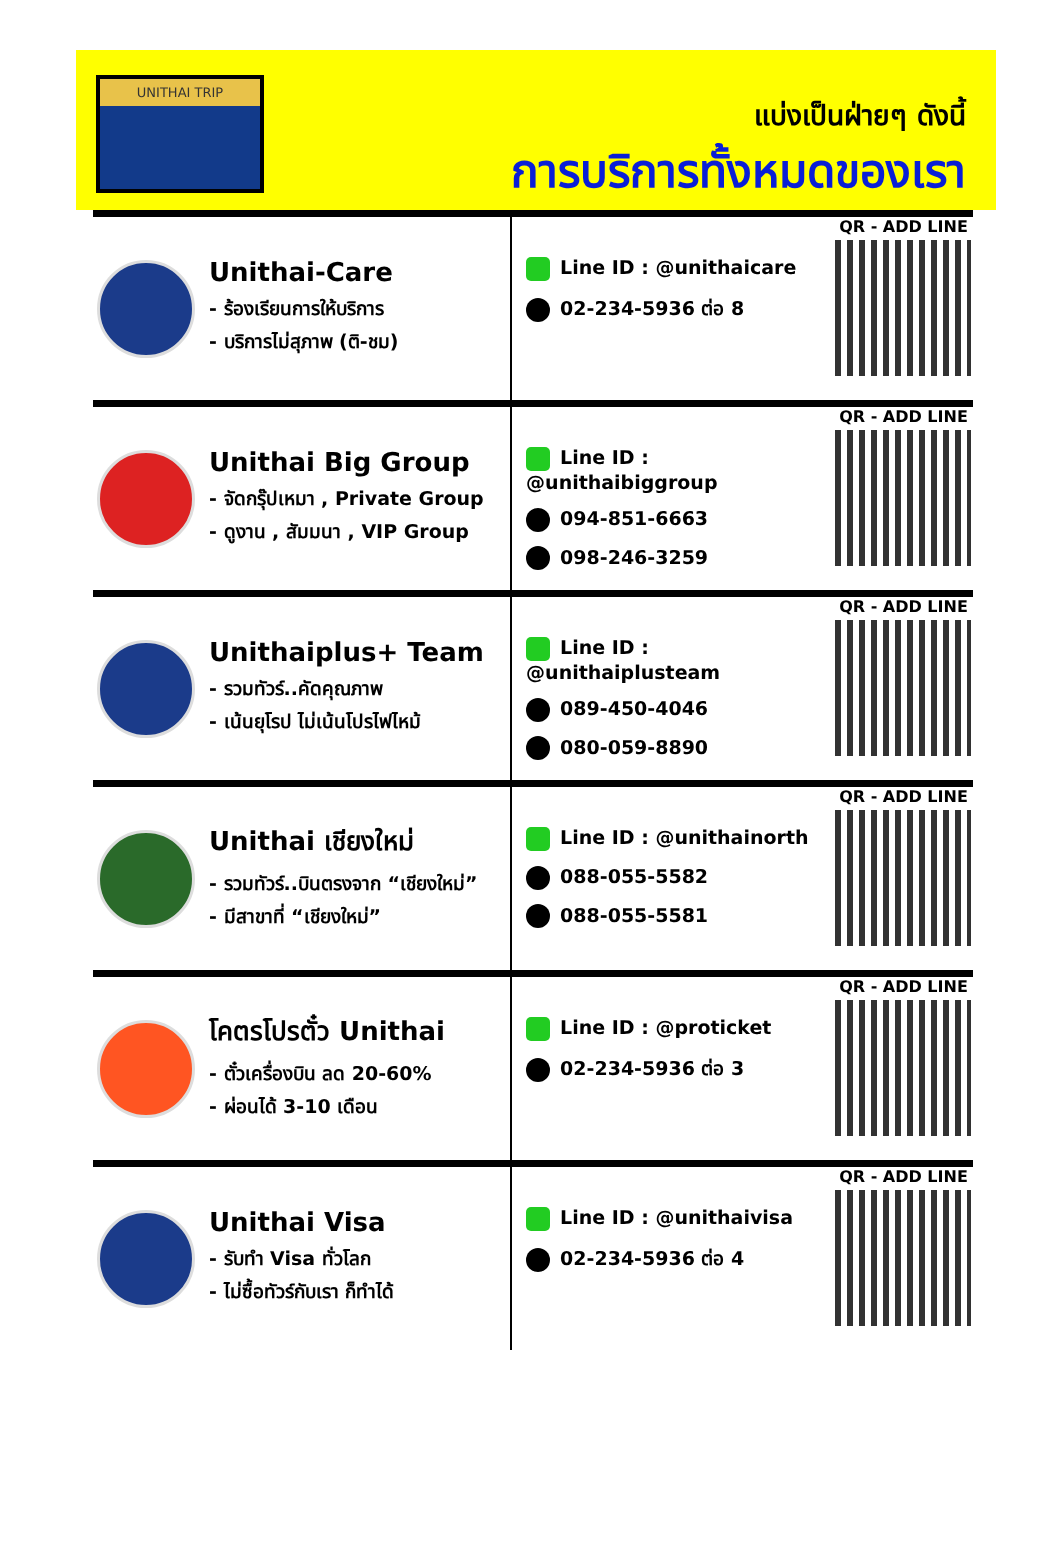UNITHAI TRIP
แบ่งเป็นฝ่ายๆ ดังนี้
การบริการทั้งหมดของเรา
Unithai-Care
- ร้องเรียนการให้บริการ
- บริการไม่สุภาพ (ติ-ชม)
Line ID : @unithaicare
02-234-5936 ต่อ 8
QR - ADD LINE
Unithai Big Group
- จัดกรุ๊ปเหมา , Private Group
- ดูงาน , สัมมนา , VIP Group
Line ID : @unithaibiggroup
094-851-6663
098-246-3259
QR - ADD LINE
Unithaiplus+ Team
- รวมทัวร์..คัดคุณภาพ
- เน้นยุโรป ไม่เน้นโปรไฟไหม้
Line ID : @unithaiplusteam
089-450-4046
080-059-8890
QR - ADD LINE
Unithai เชียงใหม่
- รวมทัวร์..บินตรงจาก “เชียงใหม่”
- มีสาขาที่ “เชียงใหม่”
Line ID : @unithainorth
088-055-5582
088-055-5581
QR - ADD LINE
โคตรโปรตั๋ว Unithai
- ตั๋วเครื่องบิน ลด 20-60%
- ผ่อนได้ 3-10 เดือน
Line ID : @proticket
02-234-5936 ต่อ 3
QR - ADD LINE
Unithai Visa
- รับทำ Visa ทั่วโลก
- ไม่ซื้อทัวร์กับเรา ก็ทำได้
Line ID : @unithaivisa
02-234-5936 ต่อ 4
QR - ADD LINE